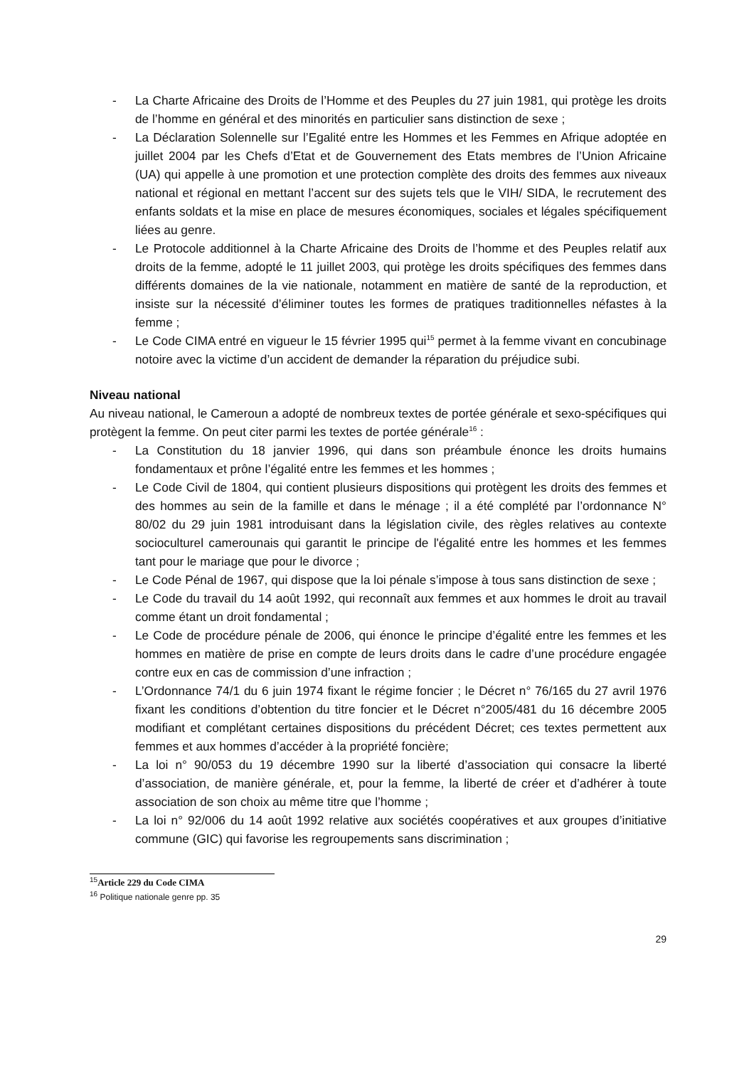- La Charte Africaine des Droits de l’Homme et des Peuples du 27 juin 1981, qui protège les droits de l’homme en général et des minorités en particulier sans distinction de sexe ;
- La Déclaration Solennelle sur l’Egalité entre les Hommes et les Femmes en Afrique adoptée en juillet 2004 par les Chefs d’Etat et de Gouvernement des Etats membres de l’Union Africaine (UA) qui appelle à une promotion et une protection complète des droits des femmes aux niveaux national et régional en mettant l’accent sur des sujets tels que le VIH/ SIDA, le recrutement des enfants soldats et la mise en place de mesures économiques, sociales et légales spécifiquement liées au genre.
- Le Protocole additionnel à la Charte Africaine des Droits de l’homme et des Peuples relatif aux droits de la femme, adopté le 11 juillet 2003, qui protège les droits spécifiques des femmes dans différents domaines de la vie nationale, notamment en matière de santé de la reproduction, et insiste sur la nécessité d’éliminer toutes les formes de pratiques traditionnelles néfastes à la femme ;
- Le Code CIMA entré en vigueur le 15 février 1995 qui<sup>15</sup> permet à la femme vivant en concubinage notoire avec la victime d’un accident de demander la réparation du préjudice subi.
Niveau national
Au niveau national, le Cameroun a adopté de nombreux textes de portée générale et sexo-spécifiques qui protègent la femme. On peut citer parmi les textes de portée générale<sup>16</sup> :
- La Constitution du 18 janvier 1996, qui dans son préambule énonce les droits humains fondamentaux et prône l’égalité entre les femmes et les hommes ;
- Le Code Civil de 1804, qui contient plusieurs dispositions qui protègent les droits des femmes et des hommes au sein de la famille et dans le ménage ; il a été complété par l’ordonnance N° 80/02 du 29 juin 1981 introduisant dans la législation civile, des règles relatives au contexte socioculturel camerounais qui garantit le principe de l'égalité entre les hommes et les femmes tant pour le mariage que pour le divorce ;
- Le Code Pénal de 1967, qui dispose que la loi pénale s’impose à tous sans distinction de sexe ;
- Le Code du travail du 14 août 1992, qui reconnaît aux femmes et aux hommes le droit au travail comme étant un droit fondamental ;
- Le Code de procédure pénale de 2006, qui énonce le principe d’égalité entre les femmes et les hommes en matière de prise en compte de leurs droits dans le cadre d’une procédure engagée contre eux en cas de commission d’une infraction ;
- L’Ordonnance 74/1 du 6 juin 1974 fixant le régime foncier ; le Décret n° 76/165 du 27 avril 1976 fixant les conditions d’obtention du titre foncier et le Décret n°2005/481 du 16 décembre 2005 modifiant et complétant certaines dispositions du précédent Décret; ces textes permettent aux femmes et aux hommes d’accéder à la propriété foncière;
- La loi n° 90/053 du 19 décembre 1990 sur la liberté d’association qui consacre la liberté d’association, de manière générale, et, pour la femme, la liberté de créer et d’adhérer à toute association de son choix au même titre que l’homme ;
- La loi n° 92/006 du 14 août 1992 relative aux sociétés coopératives et aux groupes d’initiative commune (GIC) qui favorise les regroupements sans discrimination ;
<sup>15</sup> Article 229 du Code CIMA
<sup>16</sup> Politique nationale genre pp. 35
29